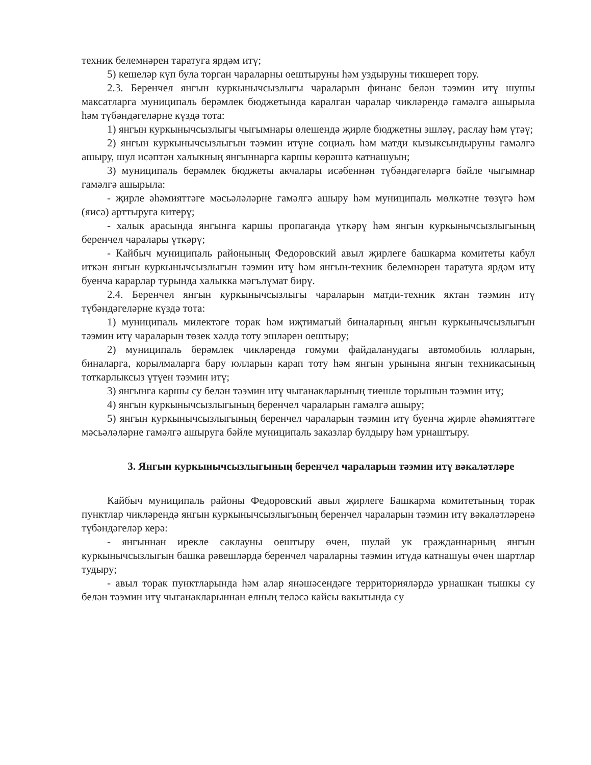техник белемнәрен таратуга ярдәм итү;
5) кешеләр күп була торган чараларны оештыруны һәм уздыруны тикшереп тору.
2.3. Беренчел янгын куркынычсызлыгы чараларын финанс белән тәэмин итү шушы максатларга муниципаль берәмлек бюджетында каралган чаралар чикләрендә гамәлгә ашырыла һәм түбәндәгеләрне күздә тота:
1) янгын куркынычсызлыгы чыгымнары өлешендә җирле бюджетны эшләү, раслау һәм үтәү;
2) янгын куркынычсызлыгын тәэмин итүне социаль һәм матди кызыксындыруны гамәлгә ашыру, шул исәптән халыкның янгыннарга каршы көрәштә катнашуын;
3) муниципаль берәмлек бюджеты акчалары исәбеннән түбәндәгеләргә бәйле чыгымнар гамәлгә ашырыла:
- җирле әһәмияттәге мәсьәләләрне гамәлгә ашыру һәм муниципаль мөлкәтне төзүгә һәм (яисә) арттыруга китерү;
- халык арасында янгынга каршы пропаганда үткәрү һәм янгын куркынычсызлыгының беренчел чаралары үткәрү;
- Кайбыч муниципаль районының Федоровский авыл җирлеге башкарма комитеты кабул иткән янгын куркынычсызлыгын тәэмин итү һәм янгын-техник белемнәрен таратуга ярдәм итү буенча карарлар турында халыкка мәгълүмат бирү.
2.4. Беренчел янгын куркынычсызлыгы чараларын матди-техник яктан тәэмин итү түбәндәгеләрне күздә тота:
1) муниципаль милектәге торак һәм иҗтимагый биналарның янгын куркынычсызлыгын тәэмин итү чараларын төзек хәлдә тоту эшләрен оештыру;
2) муниципаль берәмлек чикләрендә гомуми файдаланудагы автомобиль юлларын, биналарга, корылмаларга бару юлларын карап тоту һәм янгын урынына янгын техникасының тоткарлыксыз үтүен тәэмин итү;
3) янгынга каршы су белән тәэмин итү чыганакларының тиешле торышын тәэмин итү;
4) янгын куркынычсызлыгының беренчел чараларын гамәлгә ашыру;
5) янгын куркынычсызлыгының беренчел чараларын тәэмин итү буенча җирле әһәмияттәге мәсьәләләрне гамәлгә ашыруга бәйле муниципаль заказлар булдыру һәм урнаштыру.
3. Янгын куркынычсызлыгының беренчел чараларын тәэмин итү вәкаләтләре
Кайбыч муниципаль районы Федоровский авыл җирлеге Башкарма комитетының торак пунктлар чикләрендә янгын куркынычсызлыгының беренчел чараларын тәэмин итү вәкаләтләренә түбәндәгеләр керә:
- янгыннан ирекле саклауны оештыру өчен, шулай ук гражданнарның янгын куркынычсызлыгын башка рәвешләрдә беренчел чараларны тәэмин итүдә катнашуы өчен шартлар тудыру;
- авыл торак пунктларында һәм алар янәшәсендәге территорияләрдә урнашкан тышкы су белән тәэмин итү чыганакларыннан елның теләсә кайсы вакытында су